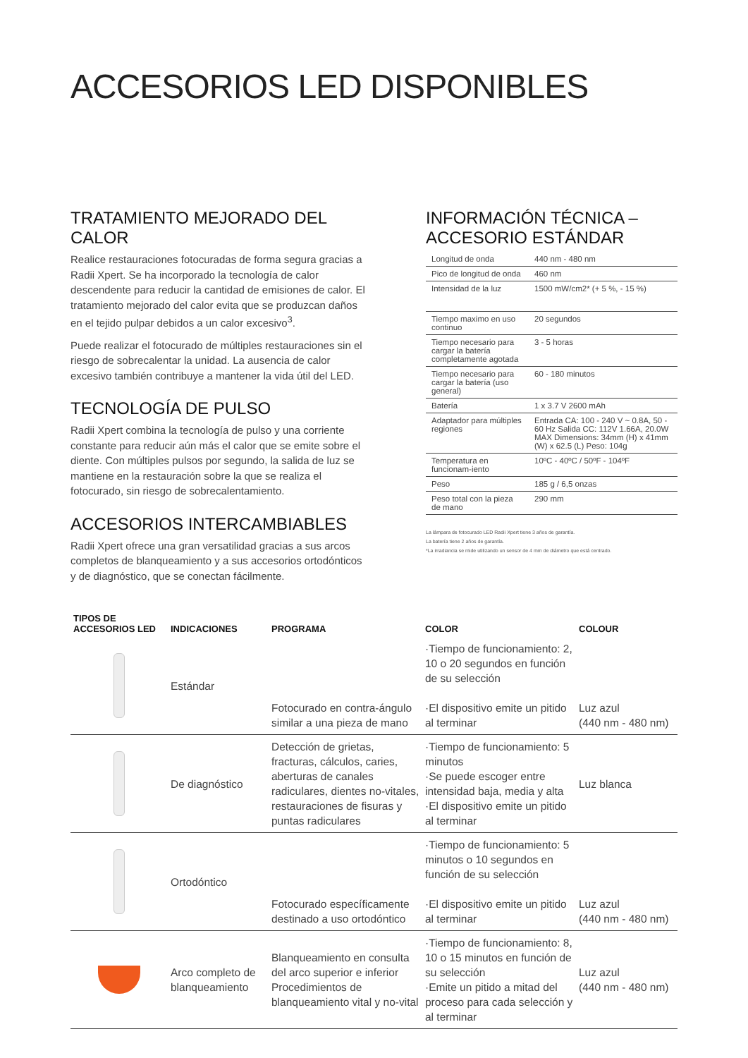ACCESORIOS LED DISPONIBLES
TRATAMIENTO MEJORADO DEL CALOR
Realice restauraciones fotocuradas de forma segura gracias a Radii Xpert. Se ha incorporado la tecnología de calor descendente para reducir la cantidad de emisiones de calor. El tratamiento mejorado del calor evita que se produzcan daños en el tejido pulpar debidos a un calor excesivo<sup>3</sup>.
Puede realizar el fotocurado de múltiples restauraciones sin el riesgo de sobrecalentar la unidad. La ausencia de calor excesivo también contribuye a mantener la vida útil del LED.
TECNOLOGÍA DE PULSO
Radii Xpert combina la tecnología de pulso y una corriente constante para reducir aún más el calor que se emite sobre el diente. Con múltiples pulsos por segundo, la salida de luz se mantiene en la restauración sobre la que se realiza el fotocurado, sin riesgo de sobrecalentamiento.
ACCESORIOS INTERCAMBIABLES
Radii Xpert ofrece una gran versatilidad gracias a sus arcos completos de blanqueamiento y a sus accesorios ortodónticos y de diagnóstico, que se conectan fácilmente.
INFORMACIÓN TÉCNICA – ACCESORIO ESTÁNDAR
| Longitud de onda | 440 nm - 480 nm |
| Pico de longitud de onda | 460 nm |
| Intensidad de la luz | 1500 mW/cm2* (+ 5 %, - 15 %) |
| Tiempo maximo en uso continuo | 20 segundos |
| Tiempo necesario para cargar la batería completamente agotada | 3 - 5 horas |
| Tiempo necesario para cargar la batería (uso general) | 60 - 180 minutos |
| Batería | 1 x 3.7 V 2600 mAh |
| Adaptador para múltiples regiones | Entrada CA: 100 - 240 V ~ 0.8A, 50 - 60 Hz Salida CC: 112V 1.66A, 20.0W MAX Dimensions: 34mm (H) x 41mm (W) x 62.5 (L) Peso: 104g |
| Temperatura en funcionam-iento | 10ºC - 40ºC / 50ºF - 104ºF |
| Peso | 185 g / 6,5 onzas |
| Peso total con la pieza de mano | 290 mm |
La lámpara de fotocurado LED Radii Xpert tiene 3 años de garantía.
La batería tiene 2 años de garantía.
*La irradiancia se mide utilizando un sensor de 4 mm de diámetro que está centrado.
| TIPOS DE ACCESORIOS LED | INDICACIONES | PROGRAMA | COLOR | COLOUR |
| --- | --- | --- | --- | --- |
| | Estándar | Fotocurado en contra-ángulo similar a una pieza de mano | ·Tiempo de funcionamiento: 2, 10 o 20 segundos en función de su selección ·El dispositivo emite un pitido al terminar | Luz azul (440 nm - 480 nm) |
| | De diagnóstico | Detección de grietas, fracturas, cálculos, caries, aberturas de canales radiculares, dientes no-vitales, restauraciones de fisuras y puntas radiculares | ·Tiempo de funcionamiento: 5 minutos ·Se puede escoger entre intensidad baja, media y alta ·El dispositivo emite un pitido al terminar | Luz blanca |
| | Ortodóntico | Fotocurado específicamente destinado a uso ortodóntico | ·Tiempo de funcionamiento: 5 minutos o 10 segundos en función de su selección ·El dispositivo emite un pitido al terminar | Luz azul (440 nm - 480 nm) |
| | Arco completo de blanqueamiento | Blanqueamiento en consulta del arco superior e inferior Procedimientos de blanqueamiento vital y no-vital | ·Tiempo de funcionamiento: 8, 10 o 15 minutos en función de su selección ·Emite un pitido a mitad del proceso para cada selección y al terminar | Luz azul (440 nm - 480 nm) |